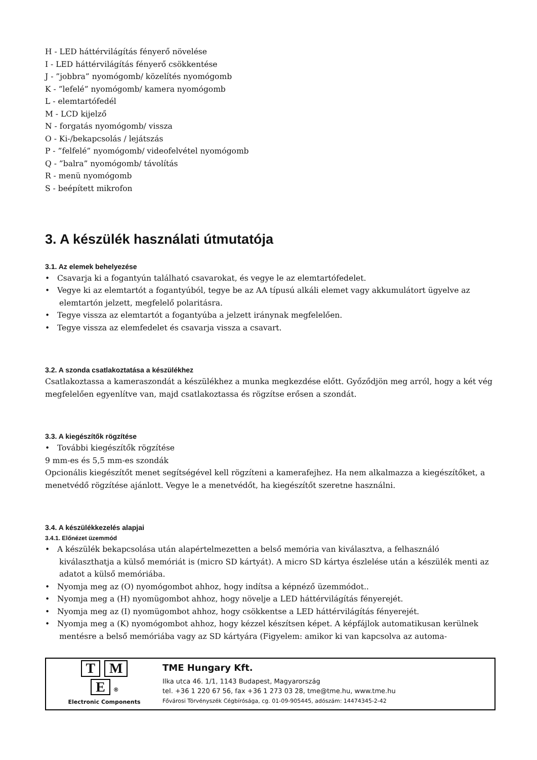H - LED háttérvilágítás fényerő növelése
I - LED háttérvilágítás fényerő csökkentése
J - ”jobbra” nyomógomb/ közelítés nyomógomb
K - ”lefelé” nyomógomb/ kamera nyomógomb
L - elemtartófedél
M - LCD kijelző
N - forgatás nyomógomb/ vissza
O - Ki-/bekapcsolás / lejátszás
P - ”felfelé” nyomógomb/ videofelvétel nyomógomb
Q - ”balra” nyomógomb/ távolítás
R - menü nyomógomb
S - beépített mikrofon
3. A készülék használati útmutatója
3.1. Az elemek behelyezése
• Csavarja ki a fogantyún található csavarokat, és vegye le az elemtartófedelet.
• Vegye ki az elemtartót a fogantyúból, tegye be az AA típusú alkáli elemet vagy akkumulátort ügyelve az elemtartón jelzett, megfelelő polaritásra.
• Tegye vissza az elemtartót a fogantyúba a jelzett iránynak megfelelően.
• Tegye vissza az elemfedelet és csavarja vissza a csavart.
3.2. A szonda csatlakoztatása a készülékhez
Csatlakoztassa a kameraszondát a készülékhez a munka megkezdése előtt. Győződjön meg arról, hogy a két vég megfelelően egyenlítve van, majd csatlakoztassa és rögzítse erősen a szondát.
3.3. A kiegészítők rögzítése
• További kiegészítők rögzítése
9 mm-es és 5,5 mm-es szondák
Opcionális kiegészítőt menet segítségével kell rögzíteni a kamerafejhez. Ha nem alkalmazza a kiegészítőket, a menetvédő rögzítése ajánlott. Vegye le a menetvédőt, ha kiegészítőt szeretne használni.
3.4. A készülékkezelés alapjai
3.4.1. Előnézet üzemmód
• A készülék bekapcsolása után alapértelmezetten a belső memória van kiválasztva, a felhasználó kiválaszthatja a külső memóriát is (micro SD kártyát). A micro SD kártya észlelése után a készülék menti az adatot a külső memóriába.
• Nyomja meg az (O) nyomógombot ahhoz, hogy indítsa a képnéző üzemmódot..
• Nyomja meg a (H) nyomügombot ahhoz, hogy növelje a LED háttérvilágítás fényerejét.
• Nyomja meg az (I) nyomügombot ahhoz, hogy csökkentse a LED háttérvilágítás fényerejét.
• Nyomja meg a (K) nyomógombot ahhoz, hogy kézzel készítsen képet. A képfájlok automatikusan kerülnek mentésre a belső memóriába vagy az SD kártyára (Figyelem: amikor ki van kapcsolva az automa-
T M
E ®
Electronic Components
TME Hungary Kft.
Ilka utca 46. 1/1, 1143 Budapest, Magyarország
tel. +36 1 220 67 56, fax +36 1 273 03 28, tme@tme.hu, www.tme.hu
Fővárosi Törvényszék Cégbírósága, cg. 01-09-905445, adószám: 14474345-2-42